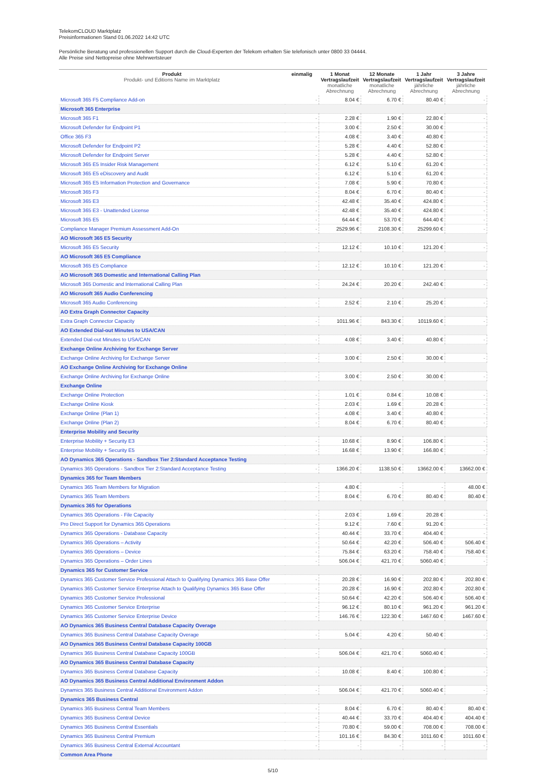TelekomCLOUD Marktplatz
Preisinformationen Stand 01.06.2022 14:42 UTC
Persönliche Beratung und professionellen Support durch die Cloud-Experten der Telekom erhalten Sie telefonisch unter 0800 33 04444.
Alle Preise sind Nettopreise ohne Mehrwertsteuer
| Produkt Produkt- und Editions Name im Marktplatz | einmalig | 1 Monat Vertragslaufzeit monatliche Abrechnung | 12 Monate Vertragslaufzeit monatliche Abrechnung | 1 Jahr Vertragslaufzeit jährliche Abrechnung | 3 Jahre Vertragslaufzeit jährliche Abrechnung |
| --- | --- | --- | --- | --- | --- |
| Microsoft 365 F5 Compliance Add-on | - | 8.04 € | 6.70 € | 80.40 € | - |
| Microsoft 365 Enterprise | | | | | |
| Microsoft 365 F1 | - | 2.28 € | 1.90 € | 22.80 € | - |
| Microsoft Defender for Endpoint P1 | - | 3.00 € | 2.50 € | 30.00 € | - |
| Office 365 F3 | - | 4.08 € | 3.40 € | 40.80 € | - |
| Microsoft Defender for Endpoint P2 | - | 5.28 € | 4.40 € | 52.80 € | - |
| Microsoft Defender for Endpoint Server | - | 5.28 € | 4.40 € | 52.80 € | - |
| Microsoft 365 E5 Insider Risk Management | - | 6.12 € | 5.10 € | 61.20 € | - |
| Microsoft 365 E5 eDiscovery and Audit | - | 6.12 € | 5.10 € | 61.20 € | - |
| Microsoft 365 E5 Information Protection and Governance | - | 7.08 € | 5.90 € | 70.80 € | - |
| Microsoft 365 F3 | - | 8.04 € | 6.70 € | 80.40 € | - |
| Microsoft 365 E3 | - | 42.48 € | 35.40 € | 424.80 € | - |
| Microsoft 365 E3 - Unattended License | - | 42.48 € | 35.40 € | 424.80 € | - |
| Microsoft 365 E5 | - | 64.44 € | 53.70 € | 644.40 € | - |
| Compliance Manager Premium Assessment Add-On | - | 2529.96 € | 2108.30 € | 25299.60 € | - |
| AO Microsoft 365 E5 Security | | | | | |
| Microsoft 365 E5 Security | - | 12.12 € | 10.10 € | 121.20 € | - |
| AO Microsoft 365 E5 Compliance | | | | | |
| Microsoft 365 E5 Compliance | - | 12.12 € | 10.10 € | 121.20 € | - |
| AO Microsoft 365 Domestic and International Calling Plan | | | | | |
| Microsoft 365 Domestic and International Calling Plan | - | 24.24 € | 20.20 € | 242.40 € | - |
| AO Microsoft 365 Audio Conferencing | | | | | |
| Microsoft 365 Audio Conferencing | - | 2.52 € | 2.10 € | 25.20 € | - |
| AO Extra Graph Connector Capacity | | | | | |
| Extra Graph Connector Capacity | - | 1011.96 € | 843.30 € | 10119.60 € | - |
| AO Extended Dial-out Minutes to USA/CAN | | | | | |
| Extended Dial-out Minutes to USA/CAN | - | 4.08 € | 3.40 € | 40.80 € | - |
| Exchange Online Archiving for Exchange Server | | | | | |
| Exchange Online Archiving for Exchange Server | - | 3.00 € | 2.50 € | 30.00 € | - |
| AO Exchange Online Archiving for Exchange Online | | | | | |
| Exchange Online Archiving for Exchange Online | - | 3.00 € | 2.50 € | 30.00 € | - |
| Exchange Online | | | | | |
| Exchange Online Protection | - | 1.01 € | 0.84 € | 10.08 € | - |
| Exchange Online Kiosk | - | 2.03 € | 1.69 € | 20.28 € | - |
| Exchange Online (Plan 1) | - | 4.08 € | 3.40 € | 40.80 € | - |
| Exchange Online (Plan 2) | - | 8.04 € | 6.70 € | 80.40 € | - |
| Enterprise Mobility and Security | | | | | |
| Enterprise Mobility + Security E3 | - | 10.68 € | 8.90 € | 106.80 € | - |
| Enterprise Mobility + Security E5 | - | 16.68 € | 13.90 € | 166.80 € | - |
| AO Dynamics 365 Operations - Sandbox Tier 2:Standard Acceptance Testing | | | | | |
| Dynamics 365 Operations - Sandbox Tier 2:Standard Acceptance Testing | - | 1366.20 € | 1138.50 € | 13662.00 € | 13662.00 € |
| Dynamics 365 for Team Members | | | | | |
| Dynamics 365 Team Members for Migration | - | 4.80 € | - | - | 48.00 € |
| Dynamics 365 Team Members | - | 8.04 € | 6.70 € | 80.40 € | 80.40 € |
| Dynamics 365 for Operations | | | | | |
| Dynamics 365 Operations - File Capacity | - | 2.03 € | 1.69 € | 20.28 € | - |
| Pro Direct Support for Dynamics 365 Operations | - | 9.12 € | 7.60 € | 91.20 € | - |
| Dynamics 365 Operations - Database Capacity | - | 40.44 € | 33.70 € | 404.40 € | - |
| Dynamics 365 Operations – Activity | - | 50.64 € | 42.20 € | 506.40 € | 506.40 € |
| Dynamics 365 Operations – Device | - | 75.84 € | 63.20 € | 758.40 € | 758.40 € |
| Dynamics 365 Operations – Order Lines | - | 506.04 € | 421.70 € | 5060.40 € | - |
| Dynamics 365 for Customer Service | | | | | |
| Dynamics 365 Customer Service Professional Attach to Qualifying Dynamics 365 Base Offer | - | 20.28 € | 16.90 € | 202.80 € | 202.80 € |
| Dynamics 365 Customer Service Enterprise Attach to Qualifying Dynamics 365 Base Offer | - | 20.28 € | 16.90 € | 202.80 € | 202.80 € |
| Dynamics 365 Customer Service Professional | - | 50.64 € | 42.20 € | 506.40 € | 506.40 € |
| Dynamics 365 Customer Service Enterprise | - | 96.12 € | 80.10 € | 961.20 € | 961.20 € |
| Dynamics 365 Customer Service Enterprise Device | - | 146.76 € | 122.30 € | 1467.60 € | 1467.60 € |
| AO Dynamics 365 Business Central Database Capacity Overage | | | | | |
| Dynamics 365 Business Central Database Capacity Overage | - | 5.04 € | 4.20 € | 50.40 € | - |
| AO Dynamics 365 Business Central Database Capacity 100GB | | | | | |
| Dynamics 365 Business Central Database Capacity 100GB | - | 506.04 € | 421.70 € | 5060.40 € | - |
| AO Dynamics 365 Business Central Database Capacity | | | | | |
| Dynamics 365 Business Central Database Capacity | - | 10.08 € | 8.40 € | 100.80 € | - |
| AO Dynamics 365 Business Central Additional Environment Addon | | | | | |
| Dynamics 365 Business Central Additional Environment Addon | - | 506.04 € | 421.70 € | 5060.40 € | - |
| Dynamics 365 Business Central | | | | | |
| Dynamics 365 Business Central Team Members | - | 8.04 € | 6.70 € | 80.40 € | 80.40 € |
| Dynamics 365 Business Central Device | - | 40.44 € | 33.70 € | 404.40 € | 404.40 € |
| Dynamics 365 Business Central Essentials | - | 70.80 € | 59.00 € | 708.00 € | 708.00 € |
| Dynamics 365 Business Central Premium | - | 101.16 € | 84.30 € | 1011.60 € | 1011.60 € |
| Dynamics 365 Business Central External Accountant | - | - | - | - | - |
| Common Area Phone | | | | | |
5/10